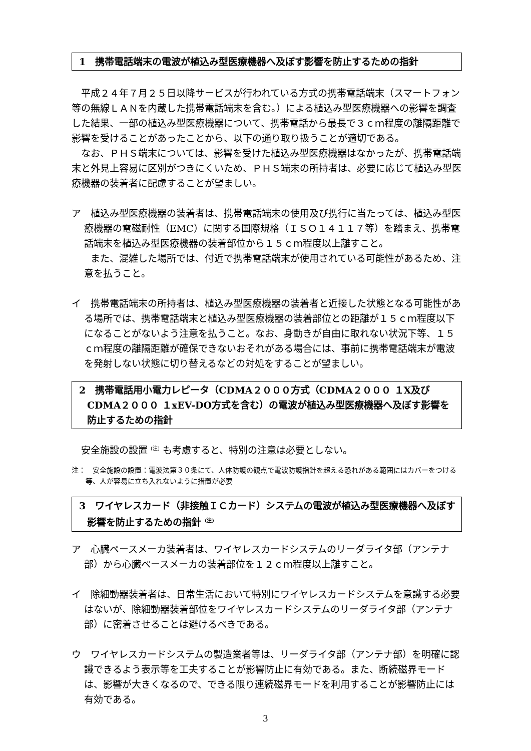1　携帯電話端末の電波が植込み型医療機器へ及ぼす影響を防止するための指針
平成２４年７月２５日以降サービスが行われている方式の携帯電話端末（スマートフォン等の無線ＬＡＮを内蔵した携帯電話端末を含む。）による植込み型医療機器への影響を調査した結果、一部の植込み型医療機器について、携帯電話から最長で３ｃｍ程度の離隔距離で影響を受けることがあったことから、以下の通り取り扱うことが適切である。
なお、ＰＨＳ端末については、影響を受けた植込み型医療機器はなかったが、携帯電話端末と外見上容易に区別がつきにくいため、ＰＨＳ端末の所持者は、必要に応じて植込み型医療機器の装着者に配慮することが望ましい。
ア　植込み型医療機器の装着者は、携帯電話端末の使用及び携行に当たっては、植込み型医療機器の電磁耐性（EMC）に関する国際規格（ＩＳＯ１４１１７等）を踏まえ、携帯電話端末を植込み型医療機器の装着部位から１５ｃｍ程度以上離すこと。
　　また、混雑した場所では、付近で携帯電話端末が使用されている可能性があるため、注意を払うこと。
イ　携帯電話端末の所持者は、植込み型医療機器の装着者と近接した状態となる可能性がある場所では、携帯電話端末と植込み型医療機器の装着部位との距離が１５ｃｍ程度以下になることがないよう注意を払うこと。なお、身動きが自由に取れない状況下等、１５ｃｍ程度の離隔距離が確保できないおそれがある場合には、事前に携帯電話端末が電波を発射しない状態に切り替えるなどの対処をすることが望ましい。
2　携帯電話用小電力レピータ（CDMA２０００方式（CDMA２０００ １X及びCDMA２０００ １xEV-DO方式を含む）の電波が植込み型医療機器へ及ぼす影響を防止するための指針
安全施設の設置 <sup>(注)</sup> も考慮すると、特別の注意は必要としない。
注：　安全施設の設置：電波法第３０条にて、人体防護の観点で電波防護指針を超える恐れがある範囲にはカバーをつける等、人が容易に立ち入れないように措置が必要
3　ワイヤレスカード（非接触ＩＣカード）システムの電波が植込み型医療機器へ及ぼす影響を防止するための指針 <sup>(注)</sup>
ア　心臓ペースメーカ装着者は、ワイヤレスカードシステムのリーダライタ部（アンテナ部）から心臓ペースメーカの装着部位を１２ｃｍ程度以上離すこと。
イ　除細動器装着者は、日常生活において特別にワイヤレスカードシステムを意識する必要はないが、除細動器装着部位をワイヤレスカードシステムのリーダライタ部（アンテナ部）に密着させることは避けるべきである。
ウ　ワイヤレスカードシステムの製造業者等は、リーダライタ部（アンテナ部）を明確に認識できるよう表示等を工夫することが影響防止に有効である。また、断続磁界モードは、影響が大きくなるので、できる限り連続磁界モードを利用することが影響防止には有効である。
3